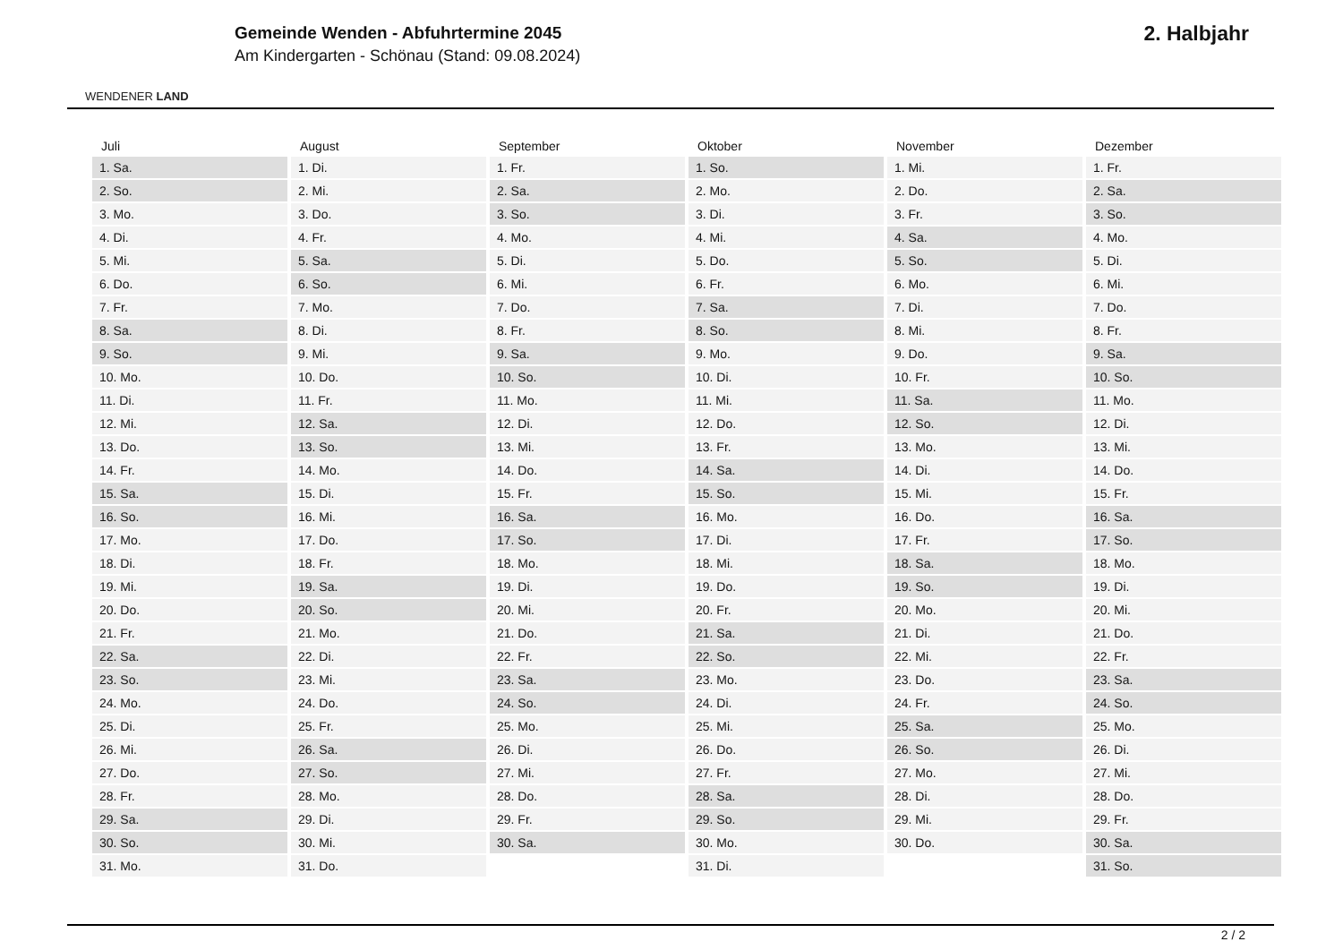WENDENER LAND
Gemeinde Wenden - Abfuhrtermine 2045
Am Kindergarten - Schönau (Stand: 09.08.2024)
2. Halbjahr
| Juli | August | September | Oktober | November | Dezember |
| --- | --- | --- | --- | --- | --- |
| 1. Sa. | 1. Di. | 1. Fr. | 1. So. | 1. Mi. | 1. Fr. |
| 2. So. | 2. Mi. | 2. Sa. | 2. Mo. | 2. Do. | 2. Sa. |
| 3. Mo. | 3. Do. | 3. So. | 3. Di. | 3. Fr. | 3. So. |
| 4. Di. | 4. Fr. | 4. Mo. | 4. Mi. | 4. Sa. | 4. Mo. |
| 5. Mi. | 5. Sa. | 5. Di. | 5. Do. | 5. So. | 5. Di. |
| 6. Do. | 6. So. | 6. Mi. | 6. Fr. | 6. Mo. | 6. Mi. |
| 7. Fr. | 7. Mo. | 7. Do. | 7. Sa. | 7. Di. | 7. Do. |
| 8. Sa. | 8. Di. | 8. Fr. | 8. So. | 8. Mi. | 8. Fr. |
| 9. So. | 9. Mi. | 9. Sa. | 9. Mo. | 9. Do. | 9. Sa. |
| 10. Mo. | 10. Do. | 10. So. | 10. Di. | 10. Fr. | 10. So. |
| 11. Di. | 11. Fr. | 11. Mo. | 11. Mi. | 11. Sa. | 11. Mo. |
| 12. Mi. | 12. Sa. | 12. Di. | 12. Do. | 12. So. | 12. Di. |
| 13. Do. | 13. So. | 13. Mi. | 13. Fr. | 13. Mo. | 13. Mi. |
| 14. Fr. | 14. Mo. | 14. Do. | 14. Sa. | 14. Di. | 14. Do. |
| 15. Sa. | 15. Di. | 15. Fr. | 15. So. | 15. Mi. | 15. Fr. |
| 16. So. | 16. Mi. | 16. Sa. | 16. Mo. | 16. Do. | 16. Sa. |
| 17. Mo. | 17. Do. | 17. So. | 17. Di. | 17. Fr. | 17. So. |
| 18. Di. | 18. Fr. | 18. Mo. | 18. Mi. | 18. Sa. | 18. Mo. |
| 19. Mi. | 19. Sa. | 19. Di. | 19. Do. | 19. So. | 19. Di. |
| 20. Do. | 20. So. | 20. Mi. | 20. Fr. | 20. Mo. | 20. Mi. |
| 21. Fr. | 21. Mo. | 21. Do. | 21. Sa. | 21. Di. | 21. Do. |
| 22. Sa. | 22. Di. | 22. Fr. | 22. So. | 22. Mi. | 22. Fr. |
| 23. So. | 23. Mi. | 23. Sa. | 23. Mo. | 23. Do. | 23. Sa. |
| 24. Mo. | 24. Do. | 24. So. | 24. Di. | 24. Fr. | 24. So. |
| 25. Di. | 25. Fr. | 25. Mo. | 25. Mi. | 25. Sa. | 25. Mo. |
| 26. Mi. | 26. Sa. | 26. Di. | 26. Do. | 26. So. | 26. Di. |
| 27. Do. | 27. So. | 27. Mi. | 27. Fr. | 27. Mo. | 27. Mi. |
| 28. Fr. | 28. Mo. | 28. Do. | 28. Sa. | 28. Di. | 28. Do. |
| 29. Sa. | 29. Di. | 29. Fr. | 29. So. | 29. Mi. | 29. Fr. |
| 30. So. | 30. Mi. | 30. Sa. | 30. Mo. | 30. Do. | 30. Sa. |
| 31. Mo. | 31. Do. | | 31. Di. | | 31. So. |
2 / 2